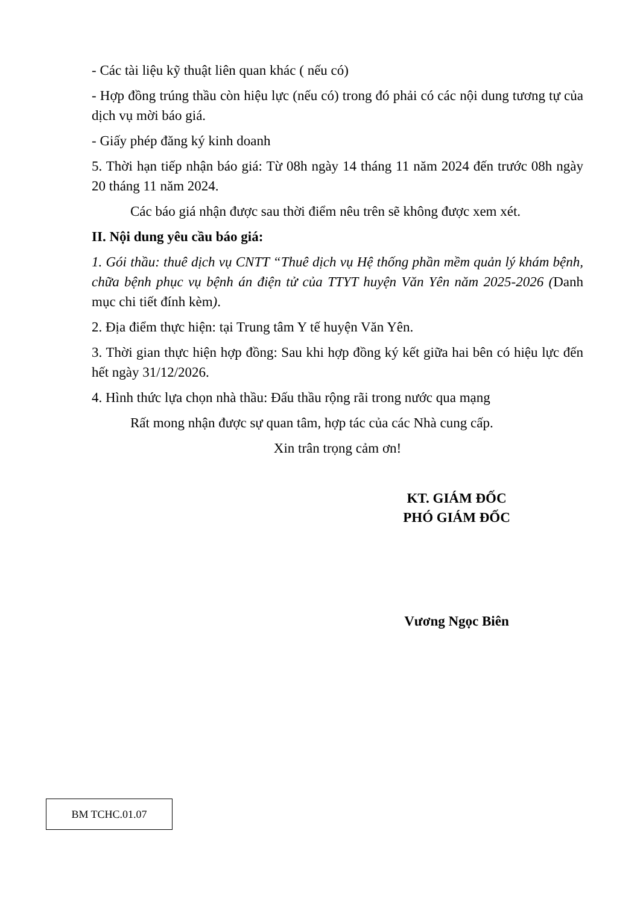- Các tài liệu kỹ thuật liên quan khác ( nếu có)
- Hợp đồng trúng thầu còn hiệu lực (nếu có) trong đó phải có các nội dung tương tự của dịch vụ mời báo giá.
- Giấy phép đăng ký kinh doanh
5. Thời hạn tiếp nhận báo giá: Từ 08h ngày 14 tháng 11 năm 2024 đến trước 08h ngày 20 tháng 11 năm 2024.
Các báo giá nhận được sau thời điểm nêu trên sẽ không được xem xét.
II. Nội dung yêu cầu báo giá:
1. Gói thầu: thuê dịch vụ CNTT “Thuê dịch vụ Hệ thống phần mềm quản lý khám bệnh, chữa bệnh phục vụ bệnh án điện tử của TTYT huyện Văn Yên năm 2025-2026 (Danh mục chi tiết đính kèm).
2. Địa điểm thực hiện: tại Trung tâm Y tế huyện Văn Yên.
3. Thời gian thực hiện hợp đồng: Sau khi hợp đồng ký kết giữa hai bên có hiệu lực đến hết ngày 31/12/2026.
4. Hình thức lựa chọn nhà thầu: Đấu thầu rộng rãi trong nước qua mạng
Rất mong nhận được sự quan tâm, hợp tác của các Nhà cung cấp.
Xin trân trọng cảm ơn!
KT. GIÁM ĐỐC
PHÓ GIÁM ĐỐC
Vương Ngọc Biên
BM TCHC.01.07